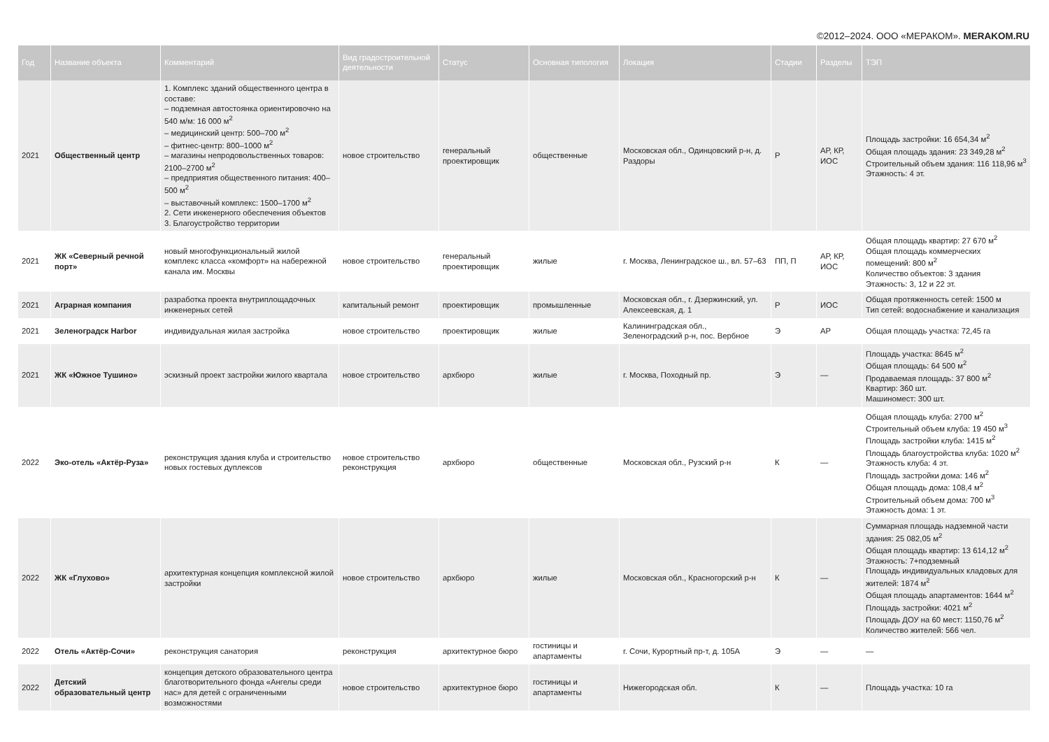©2012–2024. ООО «МЕРАКОМ». MERAKOM.RU
| Год | Название объекта | Комментарий | Вид градостроительной деятельности | Статус | Основная типология | Локация | Стадии | Разделы | ТЭП |
| --- | --- | --- | --- | --- | --- | --- | --- | --- | --- |
| 2021 | Общественный центр | 1. Комплекс зданий общественного центра в составе: – подземная автостоянка ориентировочно на 540 м/м: 16 000 м<sup>2</sup> – медицинский центр: 500–700 м<sup>2</sup> – фитнес-центр: 800–1000 м<sup>2</sup> – магазины непродовольственных товаров: 2100–2700 м<sup>2</sup> – предприятия общественного питания: 400–500 м<sup>2</sup> – выставочный комплекс: 1500–1700 м<sup>2</sup> 2. Сети инженерного обеспечения объектов 3. Благоустройство территории | новое строительство | генеральный проектировщик | общественные | Московская обл., Одинцовский р-н, д. Раздоры | Р | АР, КР, ИОС | Площадь застройки: 16 654,34 м<sup>2</sup> Общая площадь здания: 23 349,28 м<sup>2</sup> Строительный объем здания: 116 118,96 м<sup>3</sup> Этажность: 4 эт. |
| 2021 | ЖК «Северный речной порт» | новый многофункциональный жилой комплекс класса «комфорт» на набережной канала им. Москвы | новое строительство | генеральный проектировщик | жилые | г. Москва, Ленинградское ш., вл. 57–63 | ПП, П | АР, КР, ИОС | Общая площадь квартир: 27 670 м<sup>2</sup> Общая площадь коммерческих помещений: 800 м<sup>2</sup> Количество объектов: 3 здания Этажность: 3, 12 и 22 эт. |
| 2021 | Аграрная компания | разработка проекта внутриплощадочных инженерных сетей | капитальный ремонт | проектировщик | промышленные | Московская обл., г. Дзержинский, ул. Алексеевская, д. 1 | Р | ИОС | Общая протяженность сетей: 1500 м Тип сетей: водоснабжение и канализация |
| 2021 | Зеленоградск Harbor | индивидуальная жилая застройка | новое строительство | проектировщик | жилые | Калининградская обл., Зеленоградский р-н, пос. Вербное | Э | АР | Общая площадь участка: 72,45 га |
| 2021 | ЖК «Южное Тушино» | эскизный проект застройки жилого квартала | новое строительство | архбюро | жилые | г. Москва, Походный пр. | Э | — | Площадь участка: 8645 м<sup>2</sup> Общая площадь: 64 500 м<sup>2</sup> Продаваемая площадь: 37 800 м<sup>2</sup> Квартир: 360 шт. Машиномест: 300 шт. |
| 2022 | Эко-отель «Актёр-Руза» | реконструкция здания клуба и строительство новых гостевых дуплексов | новое строительство реконструкция | архбюро | общественные | Московская обл., Рузский р-н | К | — | Общая площадь клуба: 2700 м<sup>2</sup> Строительный объем клуба: 19 450 м<sup>3</sup> Площадь застройки клуба: 1415 м<sup>2</sup> Площадь благоустройства клуба: 1020 м<sup>2</sup> Этажность клуба: 4 эт. Площадь застройки дома: 146 м<sup>2</sup> Общая площадь дома: 108,4 м<sup>2</sup> Строительный объем дома: 700 м<sup>3</sup> Этажность дома: 1 эт. |
| 2022 | ЖК «Глухово» | архитектурная концепция комплексной жилой застройки | новое строительство | архбюро | жилые | Московская обл., Красногорский р-н | К | — | Суммарная площадь надземной части здания: 25 082,05 м<sup>2</sup> Общая площадь квартир: 13 614,12 м<sup>2</sup> Этажность: 7+подземный Площадь индивидуальных кладовых для жителей: 1874 м<sup>2</sup> Общая площадь апартаментов: 1644 м<sup>2</sup> Площадь застройки: 4021 м<sup>2</sup> Площадь ДОУ на 60 мест: 1150,76 м<sup>2</sup> Количество жителей: 566 чел. |
| 2022 | Отель «Актёр-Сочи» | реконструкция санатория | реконструкция | архитектурное бюро | гостиницы и апартаменты | г. Сочи, Курортный пр-т, д. 105А | Э | — | — |
| 2022 | Детский образовательный центр | концепция детского образовательного центра благотворительного фонда «Ангелы среди нас» для детей с ограниченными возможностями | новое строительство | архитектурное бюро | гостиницы и апартаменты | Нижегородская обл. | К | — | Площадь участка: 10 га |